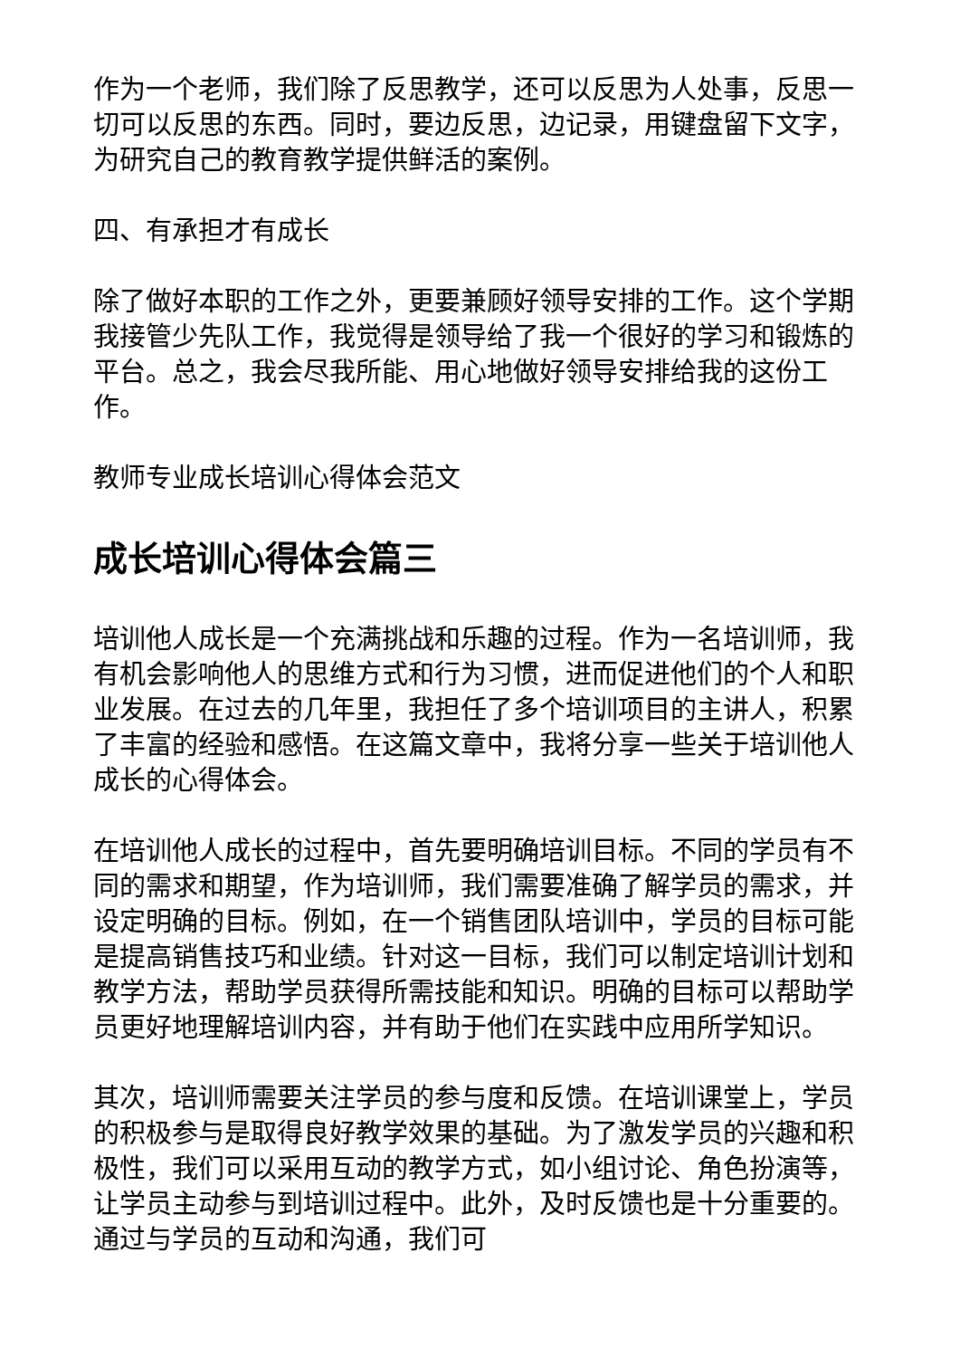作为一个老师，我们除了反思教学，还可以反思为人处事，反思一切可以反思的东西。同时，要边反思，边记录，用键盘留下文字，为研究自己的教育教学提供鲜活的案例。
四、有承担才有成长
除了做好本职的工作之外，更要兼顾好领导安排的工作。这个学期我接管少先队工作，我觉得是领导给了我一个很好的学习和锻炼的平台。总之，我会尽我所能、用心地做好领导安排给我的这份工作。
教师专业成长培训心得体会范文
成长培训心得体会篇三
培训他人成长是一个充满挑战和乐趣的过程。作为一名培训师，我有机会影响他人的思维方式和行为习惯，进而促进他们的个人和职业发展。在过去的几年里，我担任了多个培训项目的主讲人，积累了丰富的经验和感悟。在这篇文章中，我将分享一些关于培训他人成长的心得体会。
在培训他人成长的过程中，首先要明确培训目标。不同的学员有不同的需求和期望，作为培训师，我们需要准确了解学员的需求，并设定明确的目标。例如，在一个销售团队培训中，学员的目标可能是提高销售技巧和业绩。针对这一目标，我们可以制定培训计划和教学方法，帮助学员获得所需技能和知识。明确的目标可以帮助学员更好地理解培训内容，并有助于他们在实践中应用所学知识。
其次，培训师需要关注学员的参与度和反馈。在培训课堂上，学员的积极参与是取得良好教学效果的基础。为了激发学员的兴趣和积极性，我们可以采用互动的教学方式，如小组讨论、角色扮演等，让学员主动参与到培训过程中。此外，及时反馈也是十分重要的。通过与学员的互动和沟通，我们可